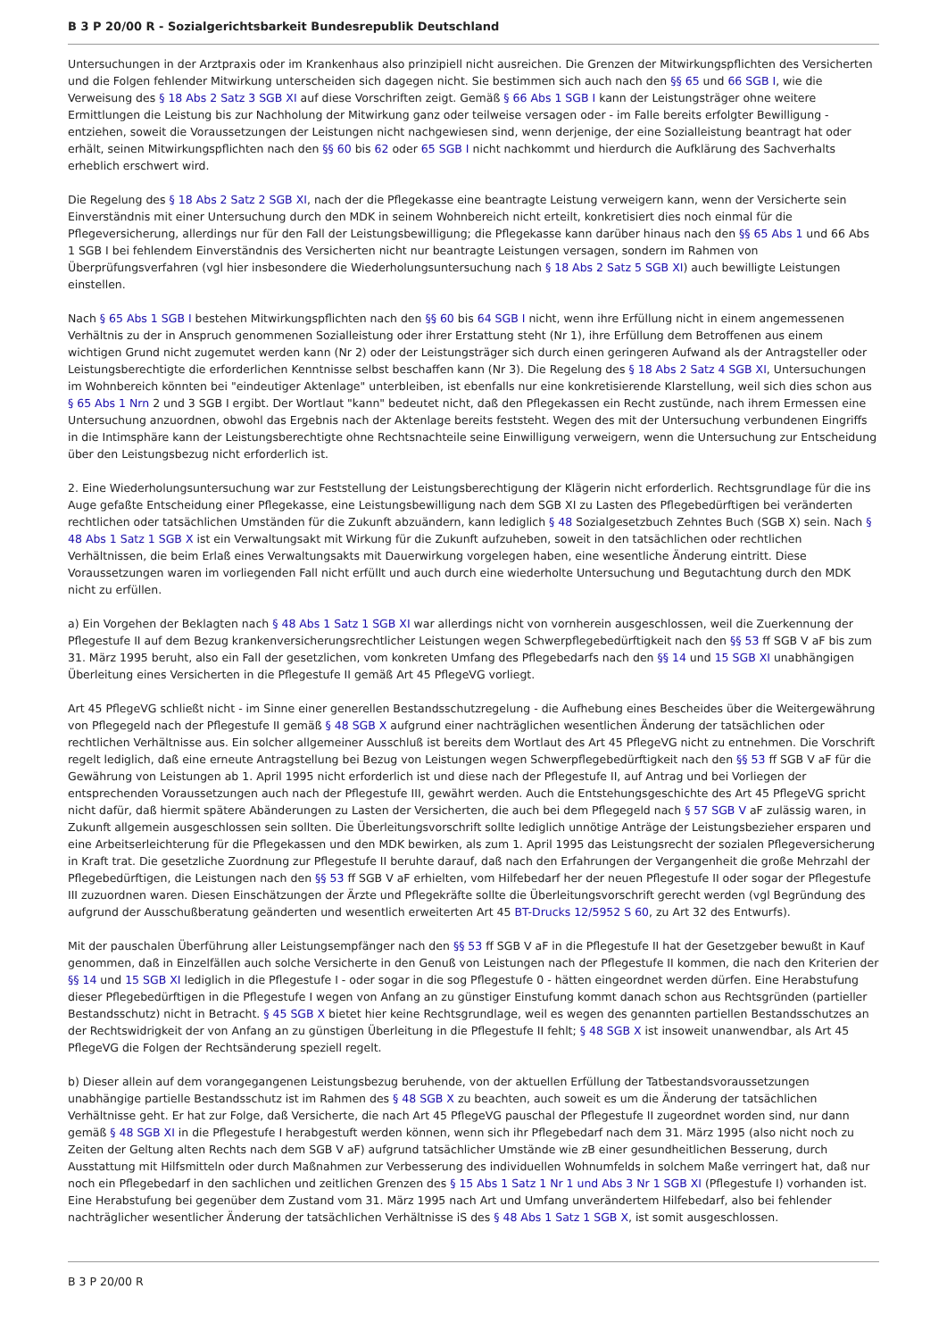B 3 P 20/00 R - Sozialgerichtsbarkeit Bundesrepublik Deutschland
Untersuchungen in der Arztpraxis oder im Krankenhaus also prinzipiell nicht ausreichen. Die Grenzen der Mitwirkungspflichten des Versicherten und die Folgen fehlender Mitwirkung unterscheiden sich dagegen nicht. Sie bestimmen sich auch nach den §§ 65 und 66 SGB I, wie die Verweisung des § 18 Abs 2 Satz 3 SGB XI auf diese Vorschriften zeigt. Gemäß § 66 Abs 1 SGB I kann der Leistungsträger ohne weitere Ermittlungen die Leistung bis zur Nachholung der Mitwirkung ganz oder teilweise versagen oder - im Falle bereits erfolgter Bewilligung - entziehen, soweit die Voraussetzungen der Leistungen nicht nachgewiesen sind, wenn derjenige, der eine Sozialleistung beantragt hat oder erhält, seinen Mitwirkungspflichten nach den §§ 60 bis 62 oder 65 SGB I nicht nachkommt und hierdurch die Aufklärung des Sachverhalts erheblich erschwert wird.
Die Regelung des § 18 Abs 2 Satz 2 SGB XI, nach der die Pflegekasse eine beantragte Leistung verweigern kann, wenn der Versicherte sein Einverständnis mit einer Untersuchung durch den MDK in seinem Wohnbereich nicht erteilt, konkretisiert dies noch einmal für die Pflegeversicherung, allerdings nur für den Fall der Leistungsbewilligung; die Pflegekasse kann darüber hinaus nach den §§ 65 Abs 1 und 66 Abs 1 SGB I bei fehlendem Einverständnis des Versicherten nicht nur beantragte Leistungen versagen, sondern im Rahmen von Überprüfungsverfahren (vgl hier insbesondere die Wiederholungsuntersuchung nach § 18 Abs 2 Satz 5 SGB XI) auch bewilligte Leistungen einstellen.
Nach § 65 Abs 1 SGB I bestehen Mitwirkungspflichten nach den §§ 60 bis 64 SGB I nicht, wenn ihre Erfüllung nicht in einem angemessenen Verhältnis zu der in Anspruch genommenen Sozialleistung oder ihrer Erstattung steht (Nr 1), ihre Erfüllung dem Betroffenen aus einem wichtigen Grund nicht zugemutet werden kann (Nr 2) oder der Leistungsträger sich durch einen geringeren Aufwand als der Antragsteller oder Leistungsberechtigte die erforderlichen Kenntnisse selbst beschaffen kann (Nr 3). Die Regelung des § 18 Abs 2 Satz 4 SGB XI, Untersuchungen im Wohnbereich könnten bei "eindeutiger Aktenlage" unterbleiben, ist ebenfalls nur eine konkretisierende Klarstellung, weil sich dies schon aus § 65 Abs 1 Nrn 2 und 3 SGB I ergibt. Der Wortlaut "kann" bedeutet nicht, daß den Pflegekassen ein Recht zustünde, nach ihrem Ermessen eine Untersuchung anzuordnen, obwohl das Ergebnis nach der Aktenlage bereits feststeht. Wegen des mit der Untersuchung verbundenen Eingriffs in die Intimsphäre kann der Leistungsberechtigte ohne Rechtsnachteile seine Einwilligung verweigern, wenn die Untersuchung zur Entscheidung über den Leistungsbezug nicht erforderlich ist.
2. Eine Wiederholungsuntersuchung war zur Feststellung der Leistungsberechtigung der Klägerin nicht erforderlich. Rechtsgrundlage für die ins Auge gefaßte Entscheidung einer Pflegekasse, eine Leistungsbewilligung nach dem SGB XI zu Lasten des Pflegebedürftigen bei veränderten rechtlichen oder tatsächlichen Umständen für die Zukunft abzuändern, kann lediglich § 48 Sozialgesetzbuch Zehntes Buch (SGB X) sein. Nach § 48 Abs 1 Satz 1 SGB X ist ein Verwaltungsakt mit Wirkung für die Zukunft aufzuheben, soweit in den tatsächlichen oder rechtlichen Verhältnissen, die beim Erlaß eines Verwaltungsakts mit Dauerwirkung vorgelegen haben, eine wesentliche Änderung eintritt. Diese Voraussetzungen waren im vorliegenden Fall nicht erfüllt und auch durch eine wiederholte Untersuchung und Begutachtung durch den MDK nicht zu erfüllen.
a) Ein Vorgehen der Beklagten nach § 48 Abs 1 Satz 1 SGB XI war allerdings nicht von vornherein ausgeschlossen, weil die Zuerkennung der Pflegestufe II auf dem Bezug krankenversicherungsrechtlicher Leistungen wegen Schwerpflegebedürftigkeit nach den §§ 53 ff SGB V aF bis zum 31. März 1995 beruht, also ein Fall der gesetzlichen, vom konkreten Umfang des Pflegebedarfs nach den §§ 14 und 15 SGB XI unabhängigen Überleitung eines Versicherten in die Pflegestufe II gemäß Art 45 PflegeVG vorliegt.
Art 45 PflegeVG schließt nicht - im Sinne einer generellen Bestandsschutzregelung - die Aufhebung eines Bescheides über die Weitergewährung von Pflegegeld nach der Pflegestufe II gemäß § 48 SGB X aufgrund einer nachträglichen wesentlichen Änderung der tatsächlichen oder rechtlichen Verhältnisse aus. Ein solcher allgemeiner Ausschluß ist bereits dem Wortlaut des Art 45 PflegeVG nicht zu entnehmen. Die Vorschrift regelt lediglich, daß eine erneute Antragstellung bei Bezug von Leistungen wegen Schwerpflegebedürftigkeit nach den §§ 53 ff SGB V aF für die Gewährung von Leistungen ab 1. April 1995 nicht erforderlich ist und diese nach der Pflegestufe II, auf Antrag und bei Vorliegen der entsprechenden Voraussetzungen auch nach der Pflegestufe III, gewährt werden. Auch die Entstehungsgeschichte des Art 45 PflegeVG spricht nicht dafür, daß hiermit spätere Abänderungen zu Lasten der Versicherten, die auch bei dem Pflegegeld nach § 57 SGB V aF zulässig waren, in Zukunft allgemein ausgeschlossen sein sollten. Die Überleitungsvorschrift sollte lediglich unnötige Anträge der Leistungsbezieher ersparen und eine Arbeitserleichterung für die Pflegekassen und den MDK bewirken, als zum 1. April 1995 das Leistungsrecht der sozialen Pflegeversicherung in Kraft trat. Die gesetzliche Zuordnung zur Pflegestufe II beruhte darauf, daß nach den Erfahrungen der Vergangenheit die große Mehrzahl der Pflegebedürftigen, die Leistungen nach den §§ 53 ff SGB V aF erhielten, vom Hilfebedarf her der neuen Pflegestufe II oder sogar der Pflegestufe III zuzuordnen waren. Diesen Einschätzungen der Ärzte und Pflegekräfte sollte die Überleitungsvorschrift gerecht werden (vgl Begründung des aufgrund der Ausschußberatung geänderten und wesentlich erweiterten Art 45 BT-Drucks 12/5952 S 60, zu Art 32 des Entwurfs).
Mit der pauschalen Überführung aller Leistungsempfänger nach den §§ 53 ff SGB V aF in die Pflegestufe II hat der Gesetzgeber bewußt in Kauf genommen, daß in Einzelfällen auch solche Versicherte in den Genuß von Leistungen nach der Pflegestufe II kommen, die nach den Kriterien der §§ 14 und 15 SGB XI lediglich in die Pflegestufe I - oder sogar in die sog Pflegestufe 0 - hätten eingeordnet werden dürfen. Eine Herabstufung dieser Pflegebedürftigen in die Pflegestufe I wegen von Anfang an zu günstiger Einstufung kommt danach schon aus Rechtsgründen (partieller Bestandsschutz) nicht in Betracht. § 45 SGB X bietet hier keine Rechtsgrundlage, weil es wegen des genannten partiellen Bestandsschutzes an der Rechtswidrigkeit der von Anfang an zu günstigen Überleitung in die Pflegestufe II fehlt; § 48 SGB X ist insoweit unanwendbar, als Art 45 PflegeVG die Folgen der Rechtsänderung speziell regelt.
b) Dieser allein auf dem vorangegangenen Leistungsbezug beruhende, von der aktuellen Erfüllung der Tatbestandsvoraussetzungen unabhängige partielle Bestandsschutz ist im Rahmen des § 48 SGB X zu beachten, auch soweit es um die Änderung der tatsächlichen Verhältnisse geht. Er hat zur Folge, daß Versicherte, die nach Art 45 PflegeVG pauschal der Pflegestufe II zugeordnet worden sind, nur dann gemäß § 48 SGB XI in die Pflegestufe I herabgestuft werden können, wenn sich ihr Pflegebedarf nach dem 31. März 1995 (also nicht noch zu Zeiten der Geltung alten Rechts nach dem SGB V aF) aufgrund tatsächlicher Umstände wie zB einer gesundheitlichen Besserung, durch Ausstattung mit Hilfsmitteln oder durch Maßnahmen zur Verbesserung des individuellen Wohnumfelds in solchem Maße verringert hat, daß nur noch ein Pflegebedarf in den sachlichen und zeitlichen Grenzen des § 15 Abs 1 Satz 1 Nr 1 und Abs 3 Nr 1 SGB XI (Pflegestufe I) vorhanden ist. Eine Herabstufung bei gegenüber dem Zustand vom 31. März 1995 nach Art und Umfang unverändertem Hilfebedarf, also bei fehlender nachträglicher wesentlicher Änderung der tatsächlichen Verhältnisse iS des § 48 Abs 1 Satz 1 SGB X, ist somit ausgeschlossen.
B 3 P 20/00 R